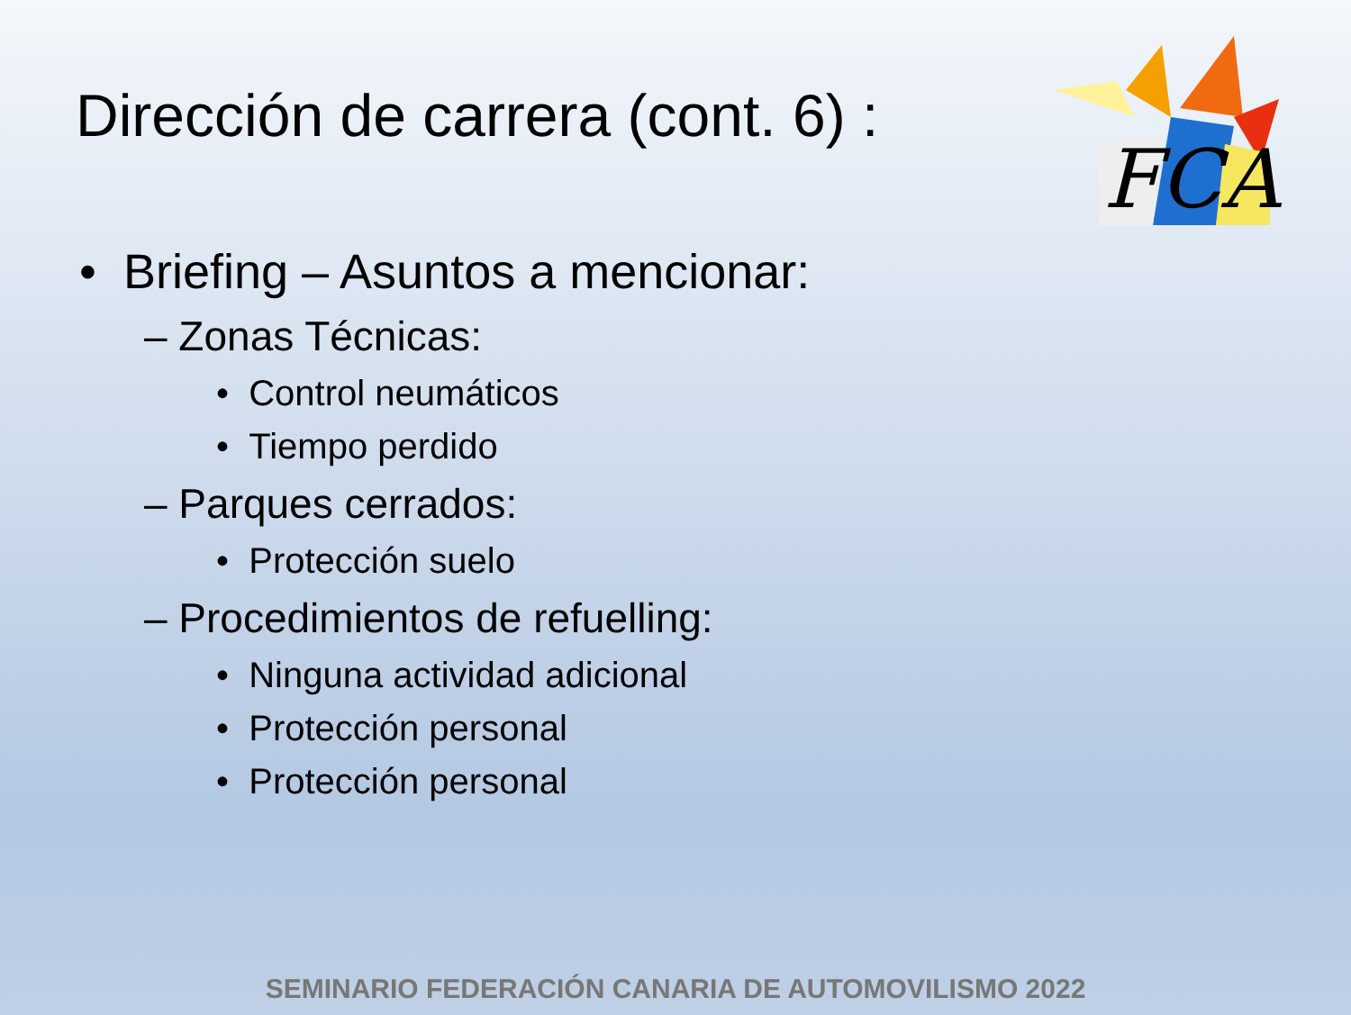Dirección de carrera (cont. 6) :
FCA
• Briefing – Asuntos a mencionar:
– Zonas Técnicas:
• Control neumáticos
• Tiempo perdido
– Parques cerrados:
• Protección suelo
– Procedimientos de refuelling:
• Ninguna actividad adicional
• Protección personal
• Protección personal
SEMINARIO FEDERACIÓN CANARIA DE AUTOMOVILISMO 2022